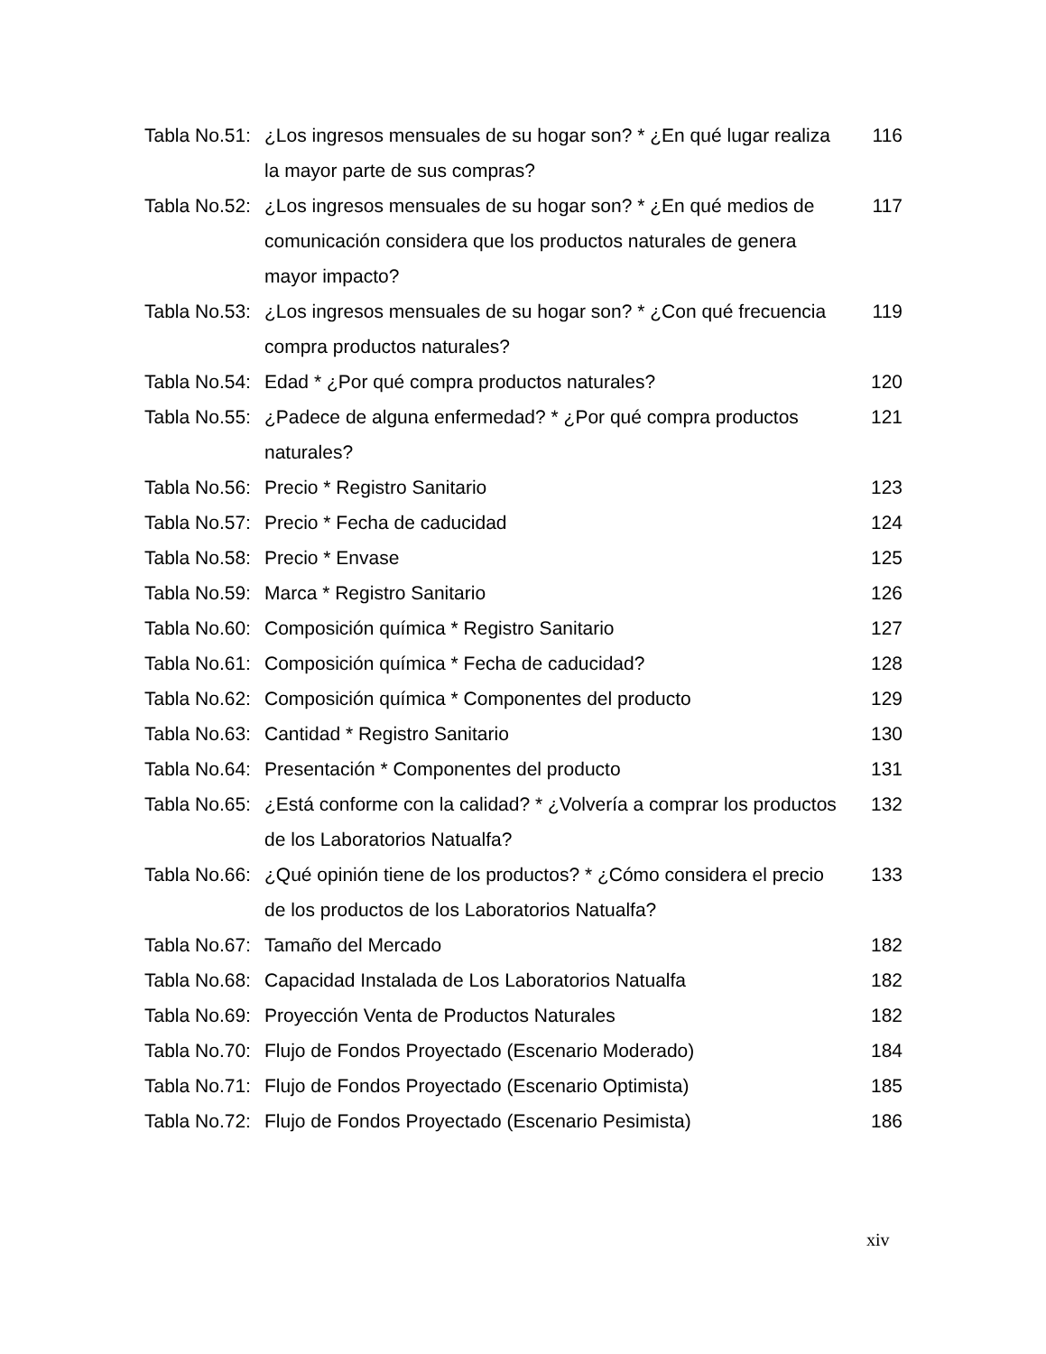| Tabla No.51: | ¿Los ingresos mensuales de su hogar son? * ¿En qué lugar realiza la mayor parte de sus compras? | 116 |
| Tabla No.52: | ¿Los ingresos mensuales de su hogar son? * ¿En qué medios de comunicación considera que los productos naturales de genera mayor impacto? | 117 |
| Tabla No.53: | ¿Los ingresos mensuales de su hogar son? * ¿Con qué frecuencia compra productos naturales? | 119 |
| Tabla No.54: | Edad * ¿Por qué compra productos naturales? | 120 |
| Tabla No.55: | ¿Padece de alguna enfermedad? * ¿Por qué compra productos naturales? | 121 |
| Tabla No.56: | Precio * Registro Sanitario | 123 |
| Tabla No.57: | Precio * Fecha de caducidad | 124 |
| Tabla No.58: | Precio * Envase | 125 |
| Tabla No.59: | Marca * Registro Sanitario | 126 |
| Tabla No.60: | Composición química * Registro Sanitario | 127 |
| Tabla No.61: | Composición química * Fecha de caducidad? | 128 |
| Tabla No.62: | Composición química * Componentes del producto | 129 |
| Tabla No.63: | Cantidad * Registro Sanitario | 130 |
| Tabla No.64: | Presentación * Componentes del producto | 131 |
| Tabla No.65: | ¿Está conforme con la calidad? * ¿Volvería a comprar los productos de los Laboratorios Natualfa? | 132 |
| Tabla No.66: | ¿Qué opinión tiene de los productos? * ¿Cómo considera el precio de los productos de los Laboratorios Natualfa? | 133 |
| Tabla No.67: | Tamaño del Mercado | 182 |
| Tabla No.68: | Capacidad Instalada de Los Laboratorios Natualfa | 182 |
| Tabla No.69: | Proyección Venta de Productos Naturales | 182 |
| Tabla No.70: | Flujo de Fondos Proyectado (Escenario Moderado) | 184 |
| Tabla No.71: | Flujo de Fondos Proyectado (Escenario Optimista) | 185 |
| Tabla No.72: | Flujo de Fondos Proyectado (Escenario Pesimista) | 186 |
xiv